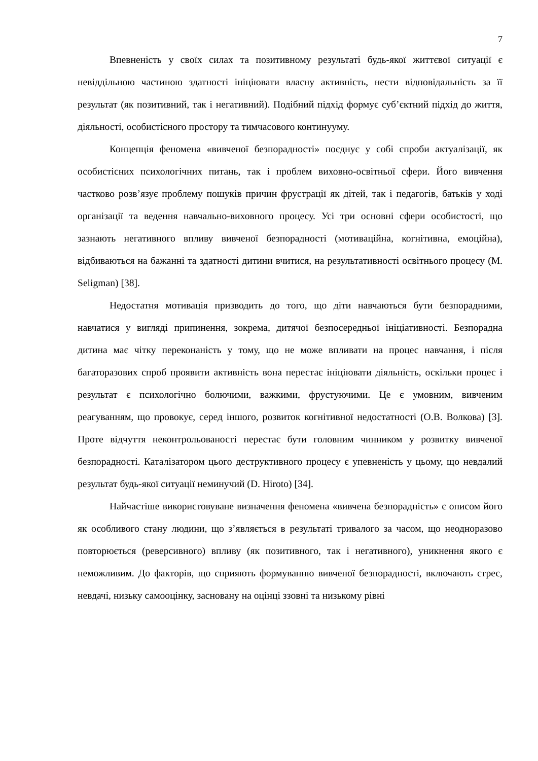7
Впевненість у своїх силах та позитивному результаті будь-якої життєвої ситуації є невіддільною частиною здатності ініціювати власну активність, нести відповідальність за її результат (як позитивний, так і негативний). Подібний підхід формує суб’єктний підхід до життя, діяльності, особистісного простору та тимчасового континууму.
Концепція феномена «вивченої безпорадності» поєднує у собі спроби актуалізації, як особистісних психологічних питань, так і проблем виховно-освітньої сфери. Його вивчення частково розв’язує проблему пошуків причин фрустрації як дітей, так і педагогів, батьків у ході організації та ведення навчально-виховного процесу. Усі три основні сфери особистості, що зазнають негативного впливу вивченої безпорадності (мотиваційна, когнітивна, емоційна), відбиваються на бажанні та здатності дитини вчитися, на результативності освітнього процесу (M. Seligman) [38].
Недостатня мотивація призводить до того, що діти навчаються бути безпорадними, навчатися у вигляді припинення, зокрема, дитячої безпосередньої ініціативності. Безпорадна дитина має чітку переконаність у тому, що не може впливати на процес навчання, і після багаторазових спроб проявити активність вона перестає ініціювати діяльність, оскільки процес і результат є психологічно болючими, важкими, фрустуючими. Це є умовним, вивченим реагуванням, що провокує, серед іншого, розвиток когнітивної недостатності (О.В. Волкова) [3]. Проте відчуття неконтрольованості перестає бути головним чинником у розвитку вивченої безпорадності. Каталізатором цього деструктивного процесу є упевненість у цьому, що невдалий результат будь-якої ситуації неминучий (D. Hiroto) [34].
Найчастіше використовуване визначення феномена «вивчена безпорадність» є описом його як особливого стану людини, що з’являється в результаті тривалого за часом, що неодноразово повторюється (реверсивного) впливу (як позитивного, так і негативного), уникнення якого є неможливим. До факторів, що сприяють формуванню вивченої безпорадності, включають стрес, невдачі, низьку самооцінку, засновану на оцінці ззовні та низькому рівні